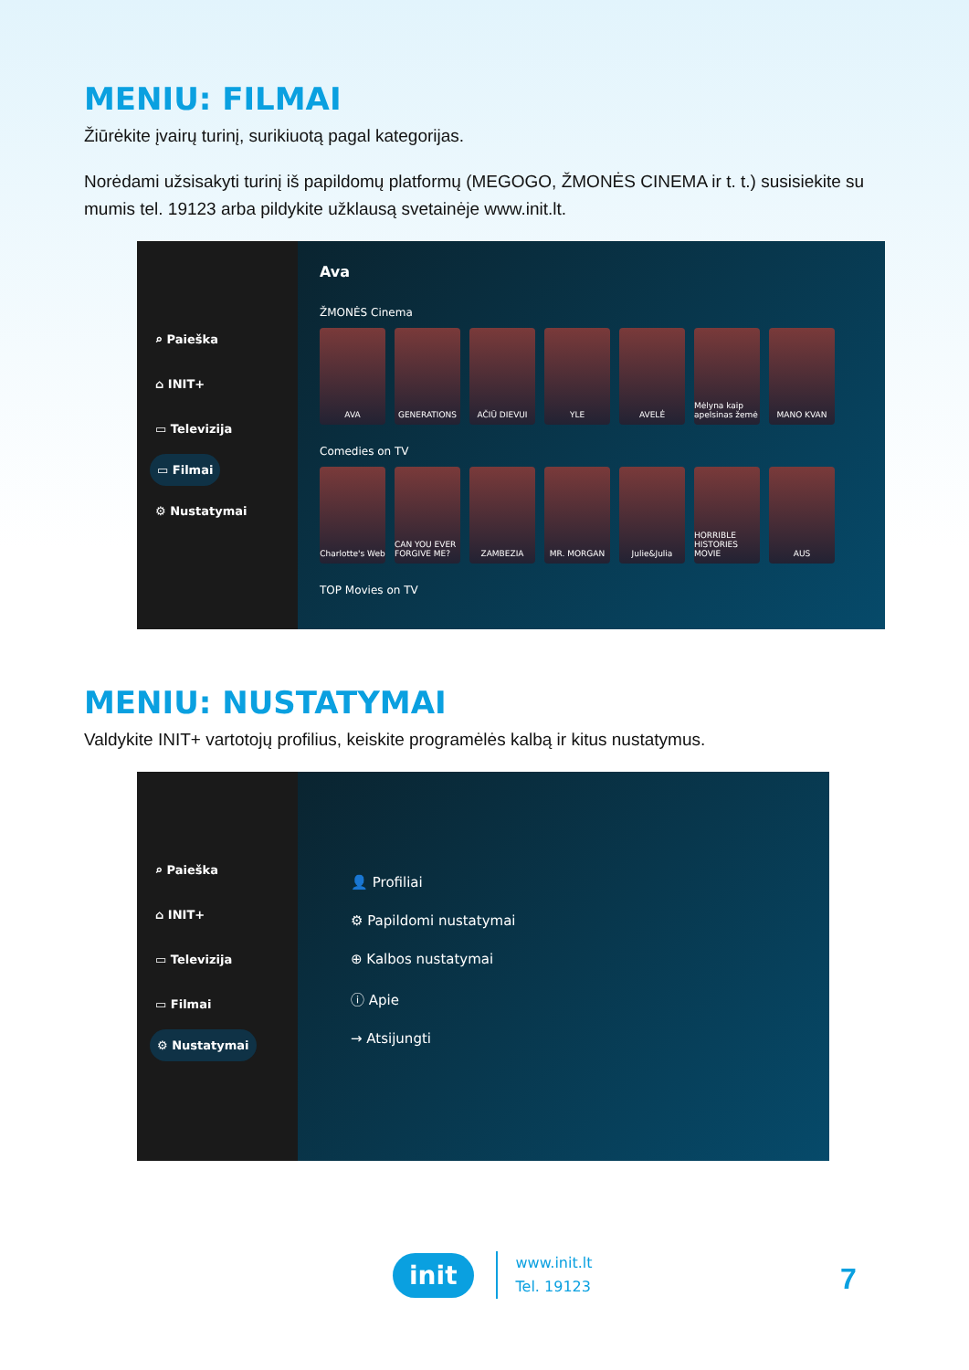MENIU: FILMAI
Žiūrėkite įvairų turinį, surikiuotą pagal kategorijas.
Norėdami užsisakyti turinį iš papildomų platformų (MEGOGO, ŽMONĖS CINEMA ir t. t.) susisiekite su mumis tel. 19123 arba pildykite užklausą svetainėje www.init.lt.
⌕ Paieška
⌂ INIT+
▭ Televizija
▭ Filmai
⚙ Nustatymai
Ava
ŽMONĖS Cinema
AVA GENERATIONS AČIŪ DIEVUI YLE AVELĖ Mėlyna kaip apelsinas žemė
MANO KVAN
Comedies on TV
Charlotte's Web
CAN YOU EVER FORGIVE ME?
ZAMBEZIA MR. MORGAN Julie&Julia HORRIBLE HISTORIES MOVIE
AUS
TOP Movies on TV
MENIU: NUSTATYMAI
Valdykite INIT+ vartotojų profilius, keiskite programėlės kalbą ir kitus nustatymus.
⌕ Paieška
⌂ INIT+
▭ Televizija
▭ Filmai
⚙ Nustatymai
👤 Profiliai
⚙ Papildomi nustatymai
⊕ Kalbos nustatymai
ⓘ Apie
→ Atsijungti
init www.init.lt
Tel. 19123
7